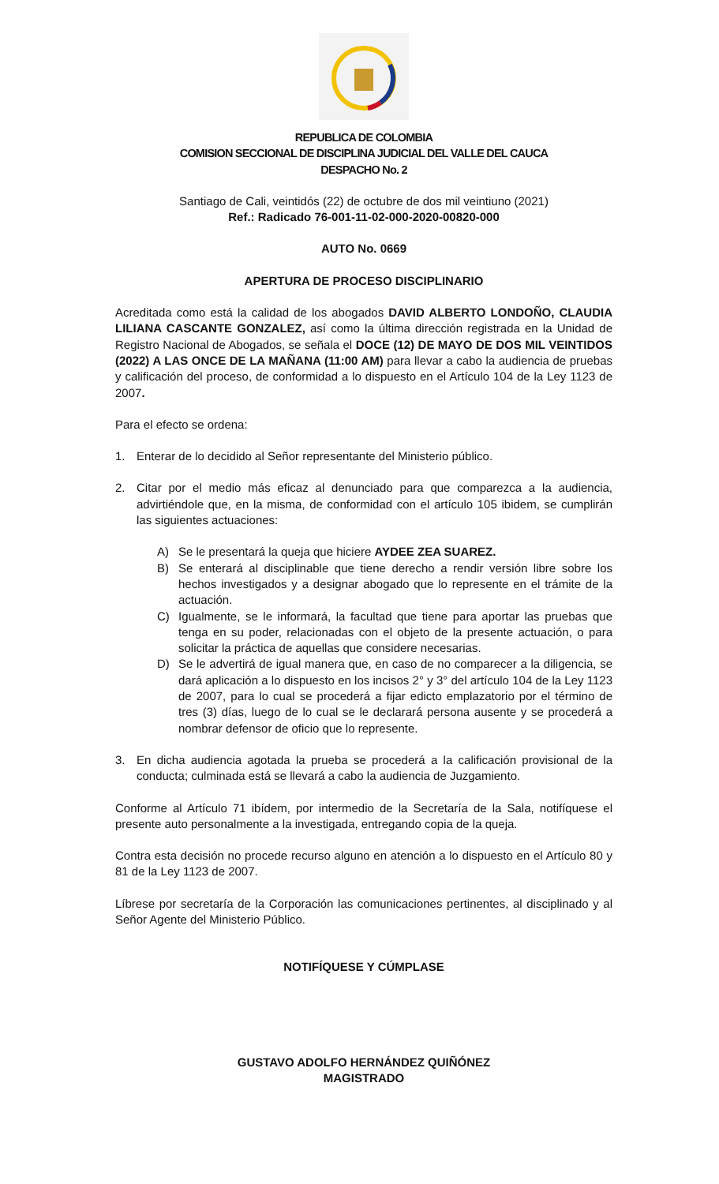REPUBLICA DE COLOMBIA
COMISION SECCIONAL DE DISCIPLINA JUDICIAL DEL VALLE DEL CAUCA
DESPACHO No. 2
Santiago de Cali, veintidós (22) de octubre de dos mil veintiuno (2021)
Ref.: Radicado 76-001-11-02-000-2020-00820-000
AUTO No. 0669
APERTURA DE PROCESO DISCIPLINARIO
Acreditada como está la calidad de los abogados DAVID ALBERTO LONDOÑO, CLAUDIA LILIANA CASCANTE GONZALEZ, así como la última dirección registrada en la Unidad de Registro Nacional de Abogados, se señala el DOCE (12) DE MAYO DE DOS MIL VEINTIDOS (2022) A LAS ONCE DE LA MAÑANA (11:00 AM) para llevar a cabo la audiencia de pruebas y calificación del proceso, de conformidad a lo dispuesto en el Artículo 104 de la Ley 1123 de 2007.
Para el efecto se ordena:
1. Enterar de lo decidido al Señor representante del Ministerio público.
2. Citar por el medio más eficaz al denunciado para que comparezca a la audiencia, advirtiéndole que, en la misma, de conformidad con el artículo 105 ibidem, se cumplirán las siguientes actuaciones:
A) Se le presentará la queja que hiciere AYDEE ZEA SUAREZ.
B) Se enterará al disciplinable que tiene derecho a rendir versión libre sobre los hechos investigados y a designar abogado que lo represente en el trámite de la actuación.
C) Igualmente, se le informará, la facultad que tiene para aportar las pruebas que tenga en su poder, relacionadas con el objeto de la presente actuación, o para solicitar la práctica de aquellas que considere necesarias.
D) Se le advertirá de igual manera que, en caso de no comparecer a la diligencia, se dará aplicación a lo dispuesto en los incisos 2° y 3° del artículo 104 de la Ley 1123 de 2007, para lo cual se procederá a fijar edicto emplazatorio por el término de tres (3) días, luego de lo cual se le declarará persona ausente y se procederá a nombrar defensor de oficio que lo represente.
3. En dicha audiencia agotada la prueba se procederá a la calificación provisional de la conducta; culminada está se llevará a cabo la audiencia de Juzgamiento.
Conforme al Artículo 71 ibídem, por intermedio de la Secretaría de la Sala, notifíquese el presente auto personalmente a la investigada, entregando copia de la queja.
Contra esta decisión no procede recurso alguno en atención a lo dispuesto en el Artículo 80 y 81 de la Ley 1123 de 2007.
Líbrese por secretaría de la Corporación las comunicaciones pertinentes, al disciplinado y al Señor Agente del Ministerio Público.
NOTIFÍQUESE Y CÚMPLASE
GUSTAVO ADOLFO HERNÁNDEZ QUIÑÓNEZ
MAGISTRADO